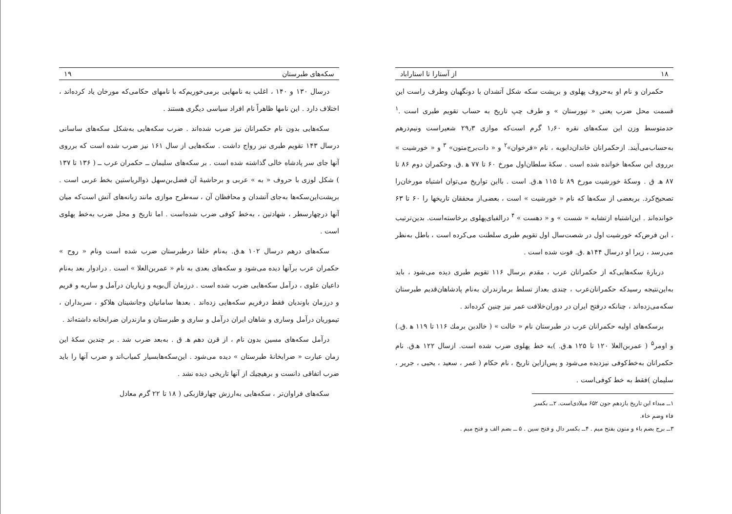۱۸ از آستارا تا استاراباد
حکمران و نام او به‌حروف پهلوی و برپشت سکه شکل آتشدان با دونگهبان وطرف راست این قسمت محل ضرب یعنی « تپورستان » و طرف چپ تاریخ به حساب تقویم طبری است .<sup>۱</sup> حدمتوسط وزن این سکه‌های نقره ۱٫۶۰ گرم است‌که موازی ۲۹٫۳ شعیراست ونیم‌درهم به‌حساب‌می‌آیند. ازحکمرانان خاندان‌دابویه ، نام «فرخوان»<sup>۲</sup> و « دات‌برج‌متون» <sup>۳</sup> و « خورشیت » برروی این سکه‌ها خوانده شده است . سکهٔ سلطان‌اول مورخ ۶۰ تا ۷۷ ه‍ .ق. وحکمران دوم ۸۶ تا ۸۷ ه‍. ق . وسکهٔ خورشیت مورخ ۸۹ تا ۱۱۵ ه‍.ق. است . بااین تواریخ می‌توان اشتباه مورخان‌را تصحیح‌کرد. بربعضی از سکه‌ها که نام « خورشیت » است ، بعضی‌از محققان تاریخها را ۶۰ تا ۶۳ خوانده‌اند . این‌اشتباه ازتشابه « شست » و « دهست » <sup>۴</sup> درالفبای‌پهلوی برخاسته‌است. بدین‌ترتیب ، این فرض‌که خورشیت اول در شصت‌سال اول تقویم طبری سلطنت می‌کرده است ، باطل به‌نظر می‌رسد ، زیرا او درسال ۱۴۴ه‍ .ق. فوت شده است .
دربارهٔ سکه‌هایی‌که از حکمرانان عرب ، مقدم برسال ۱۱۶ تقویم طبری دیده می‌شود ، باید به‌این‌نتیجه رسیدکه حکمرانان‌عرب ، چندی بعداز تسلط برمازندران به‌نام پادشاهان‌قدیم طبرستان سکه‌می‌زده‌اند ، چنانکه درفتح ایران در دوران‌خلافت عمر نیز چنین کرده‌اند .
برسکه‌های اولیه حکمرانان عرب در طبرستان نام « خالت » ( خالدبن برمك ۱۱۶ تا ۱۱۹ ه‍ .ق.) و اومر<sup>۵</sup> ( عمربن‌العلا ۱۲۰ تا ۱۲۵ ه‍.ق. )به خط پهلوی ضرب شده است. ازسال ۱۲۲ ه‍.ق. نام حکمرانان به‌خط‌کوفی نیزدیده می‌شود و پس‌ازاین تاریخ ، نام حکام ( عمر ، سعید ، یحیی ، جریر ، سلیمان )فقط به خط کوفی‌است .
۱ــ مبداء این تاریخ یازدهم جون ۶۵۲ میلادی‌است. ۲ــ بکسر فاء وضم خاء.
۳ــ برج بضم باء و متون بفتح میم . ۴ــ بکسر دال و فتح سین . ۵ ــ بضم الف و فتح میم .
سکه‌های طبرستان ۱۹
درسال ۱۳۰ و ۱۴۰ ، اغلب به نامهایی برمی‌خوریم‌که با نامهای حکامی‌که مورخان یاد کرده‌اند ، اختلاف دارد . این نامها ظاهراً نام افراد سیاسی دیگری هستند .
سکه‌هایی بدون نام حکمرانان نیز ضرب شده‌اند . ضرب سکه‌هایی به‌شکل سکه‌های ساسانی درسال ۱۴۳ تقویم طبری نیز رواج داشت . سکه‌هایی از سال ۱۶۱ نیز ضرب شده است که برروی آنها جای سر پادشاه خالی گذاشته شده است . بر سکه‌های سلیمان ــ حکمران عرب ــ ( ۱۳۶ تا ۱۳۷ ) شکل لوزی با حروف « به » عربی و برحاشیهٔ آن فضل‌بن‌سهل ذوالریاستین بخط عربی است . برپشت‌این‌سکه‌ها به‌جای آتشدان و محافظان آن ، سه‌طرح موازی مانند زبانه‌های آتش است‌که میان آنها درچهارسطر ، شهادتین ، به‌خط کوفی ضرب شده‌است . اما تاریخ و محل ضرب به‌خط پهلوی است .
سکه‌های درهم درسال ۱۰۲ ه‍.ق. به‌نام خلفا درطبرستان ضرب شده است ونام « روح » حکمران عرب برآنها دیده می‌شود و سکه‌های بعدی به نام « عمربن‌العلا » است . درادوار بعد به‌نام داعیان علوی ، درآمل سکه‌هایی ضرب شده است . درزمان آل‌بویه و زیاریان درآمل و ساریه و فریم و درزمان باوندیان فقط درفریم سکه‌هایی زده‌اند . بعدها سامانیان وجانشینان هلاکو ، سربداران ، تیموریان درآمل وساری و شاهان ایران درآمل و ساری و طبرستان و مازندران ضرابخانه داشته‌اند .
درآمل سکه‌های مسین بدون نام ، از قرن دهم ه‍. ق . به‌بعد ضرب شد . بر چندین سکهٔ این زمان عبارت « ضرابخانهٔ طبرستان » دیده می‌شود . این‌سکه‌هابسیار کمیاب‌اند و ضرب آنها را باید ضرب اتفاقی دانست و برهیچیك از آنها تاریخی دیده نشد .
سکه‌های فراوان‌تر ، سکه‌هایی به‌ارزش چهارقازبکی ( ۱۸ تا ۲۲ گرم معادل